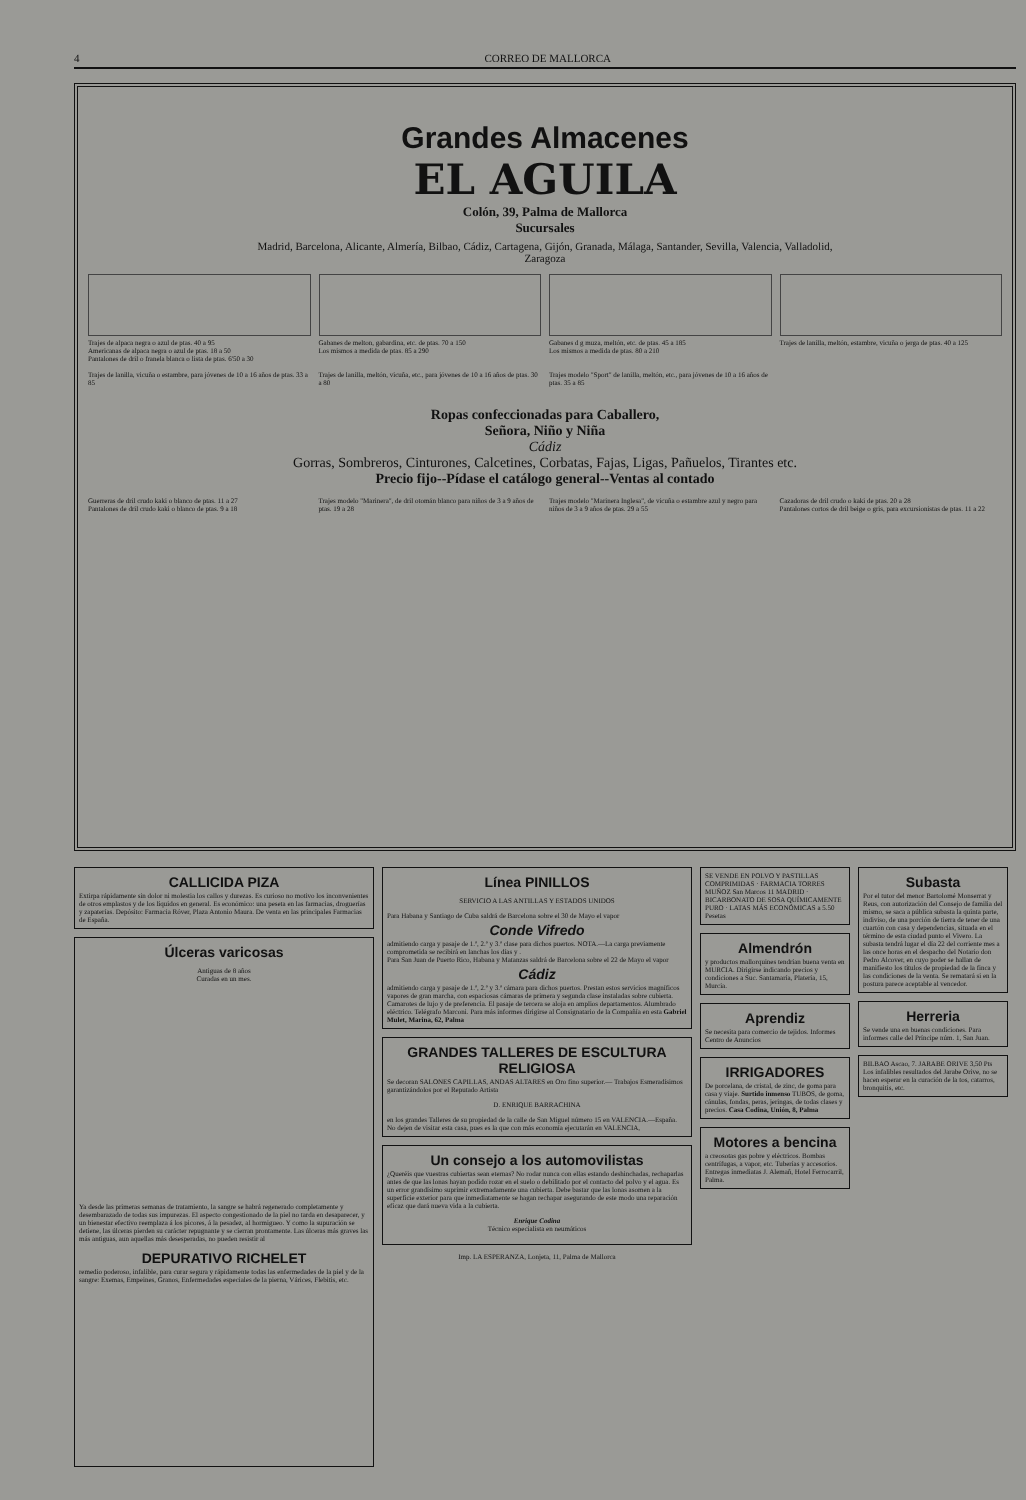4 CORREO DE MALLORCA
Grandes Almacenes
EL AGUILA
Colón, 39, Palma de Mallorca
Sucursales
Madrid, Barcelona, Alicante, Almería, Bilbao, Cádiz, Cartagena, Gijón, Granada, Málaga, Santander, Sevilla, Valencia, Valladolid, Zaragoza
Trajes de alpaca negra o azul de ptas. 40 a 95
Americanas de alpaca negra o azul de ptas. 18 a 50
Pantalones de dril o franela blanca o lista de ptas. 6'50 a 30
Gabanes de melton, gabardina, etc. de ptas. 70 a 150
Los mismos a medida de ptas. 85 a 290
Gabanes d g muza, meltón, etc. de ptas. 45 a 185
Los mismos a medida de ptas. 80 a 210
Trajes de lanilla, meltón, estambre, vicuña o jerga de ptas. 40 a 125
Trajes de lanilla, vicuña o estambre, para jóvenes de 10 a 16 años de ptas. 33 a 85
Trajes de lanilla, meltón, vicuña, etc., para jóvenes de 10 a 16 años de ptas. 30 a 80
Trajes modelo "Sport" de lanilla, meltón, etc., para jóvenes de 10 a 16 años de ptas. 35 a 85
Ropas confeccionadas para Caballero,
Señora, Niño y Niña
Cádiz
Gorras, Sombreros, Cinturones, Calcetines, Corbatas, Fajas, Ligas, Pañuelos, Tirantes etc.
Precio fijo--Pídase el catálogo general--Ventas al contado
Guerreras de dril crudo kaki o blanco de ptas. 11 a 27
Pantalones de dril crudo kaki o blanco de ptas. 9 a 18
Trajes modelo "Marinera", de dril otomán blanco para niños de 3 a 9 años de ptas. 19 a 28
Trajes modelo "Marinera Inglesa", de vicuña o estambre azul y negro para niños de 3 a 9 años de ptas. 29 a 55
Cazadoras de dril crudo o kaki de ptas. 20 a 28
Pantalones cortos de dril beige o gris, para excursionistas de ptas. 11 a 22
CALLICIDA PIZA
Extirpa rápidamente sin dolor ni molestia los callos y durezas. Es curioso no motivo los inconvenientes de otros emplastos y de los líquidos en general. Es económico: una peseta en las farmacias, droguerías y zapaterías. Depósito: Farmacia Róver, Plaza Antonio Maura. De venta en las principales Farmacias de España.
Úlceras varicosas
Antiguas de 8 años
Curadas en un mes.
Ya desde las primeras semanas de tratamiento, la sangre se habrá regenerado completamente y desembarazado de todas sus impurezas. El aspecto congestionado de la piel no tarda en desaparecer, y un bienestar efectivo reemplaza á los picores, á la pesadez, al hormigueo. Y como la supuración se detiene, las úlceras pierden su carácter repugnante y se cierran prontamente. Las úlceras más graves las más antiguas, aun aquellas más desesperadas, no pueden resistir al
DEPURATIVO RICHELET
remedio poderoso, infalible, para curar segura y rápidamente todas las enfermedades de la piel y de la sangre: Exemas, Empeines, Granos, Enfermedades especiales de la pierna, Várices, Flebitis, etc.
Línea PINILLOS
SERVICIO A LAS ANTILLAS Y ESTADOS UNIDOS
Para Habana y Santiago de Cuba saldrá de Barcelona sobre el 30 de Mayo el vapor
Conde Vifredo
admitiendo carga y pasaje de 1.ª, 2.ª y 3.ª clase para dichos puertos. NOTA.—La carga previamente comprometida se recibirá en lanchas los días y .
Para San Juan de Puerto Rico, Habana y Matanzas saldrá de Barcelona sobre el 22 de Mayo el vapor
Cádiz
admitiendo carga y pasaje de 1.ª, 2.ª y 3.ª cámara para dichos puertos. Prestan estos servicios magníficos vapores de gran marcha, con espaciosas cámaras de primera y segunda clase instaladas sobre cubierta. Camarotes de lujo y de preferencia. El pasaje de tercera se aloja en amplios departamentos. Alumbrado eléctrico. Telégrafo Marconi. Para más informes dirigirse al Consignatario de la Compañía en esta Gabriel Mulet, Marina, 62, Palma
GRANDES TALLERES DE ESCULTURA RELIGIOSA
Se decoran SALONES CAPILLAS, ANDAS ALTARES en Oro fino superior.— Trabajos Esmeradísimos garantizándolos por el Reputado Artista
D. ENRIQUE BARRACHINA
en los grandes Talleres de su propiedad de la calle de San Miguel número 15 en VALENCIA.—España. No dejen de visitar esta casa, pues es la que con más economía ejecutarán en VALENCIA,
Un consejo a los automovilistas
¿Queréis que vuestras cubiertas sean eternas? No rodar nunca con ellas estando deshinchadas, rechaparlas antes de que las lonas hayan podido rozar en el suelo o debilitado por el contacto del polvo y el agua. Es un error grandísimo suprimir extremadamente una cubierta. Debe bastar que las lonas asomen a la superficie exterior para que inmediatamente se hagan rechapar asegurando de este modo una reparación eficaz que dará nueva vida a la cubierta.
Enrique Codina
Técnico especialista en neumáticos
Imp. LA ESPERANZA, Lonjeta, 11, Palma de Mallorca
SE VENDE EN POLVO Y PASTILLAS COMPRIMIDAS · FARMACIA TORRES MUÑOZ San Marcos 11 MADRID · BICARBONATO DE SOSA QUÍMICAMENTE PURO · LATAS MÁS ECONÓMICAS a 5.50 Pesetas
Almendrón
y productos mallorquines tendrían buena venta en MURCIA. Dirigirse indicando precios y condiciones a Suc. Santamaría, Platería, 15, Murcia.
Aprendiz
Se necesita para comercio de tejidos. Informes Centro de Anuncios
IRRIGADORES
De porcelana, de cristal, de zinc, de goma para casa y viaje. Surtido inmenso TUBOS, de goma, cánulas, fondas, peras, jeringas, de todas clases y precios. Casa Codina, Unión, 8, Palma
Motores a bencina
a creosotas gas pobre y eléctricos. Bombas centrífugas, a vapor, etc. Tuberías y accesorios. Entregas inmediatas J. Alemañ, Hotel Ferrocarril, Palma.
Subasta
Por el tutor del menor Bartolomé Monserrat y Reus, con autorización del Consejo de familia del mismo, se saca a pública subasta la quinta parte, indiviso, de una porción de tierra de tener de una cuartón con casa y dependencias, situada en el término de esta ciudad punto el Vivero. La subasta tendrá lugar el día 22 del corriente mes a las once horas en el despacho del Notario don Pedro Alcover, en cuyo poder se hallan de manifiesto los títulos de propiedad de la finca y las condiciones de la venta. Se rematará si en la postura parece aceptable al vencedor.
Herreria
Se vende una en buenas condiciones. Para informes calle del Príncipe núm. 1, San Juan.
BILBAO Ascao, 7. JARABE ORIVE 3,50 Pts
Los infalibles resultados del Jarabe Orive, no se hacen esperar en la curación de la tos, catarros, bronquitis, etc.